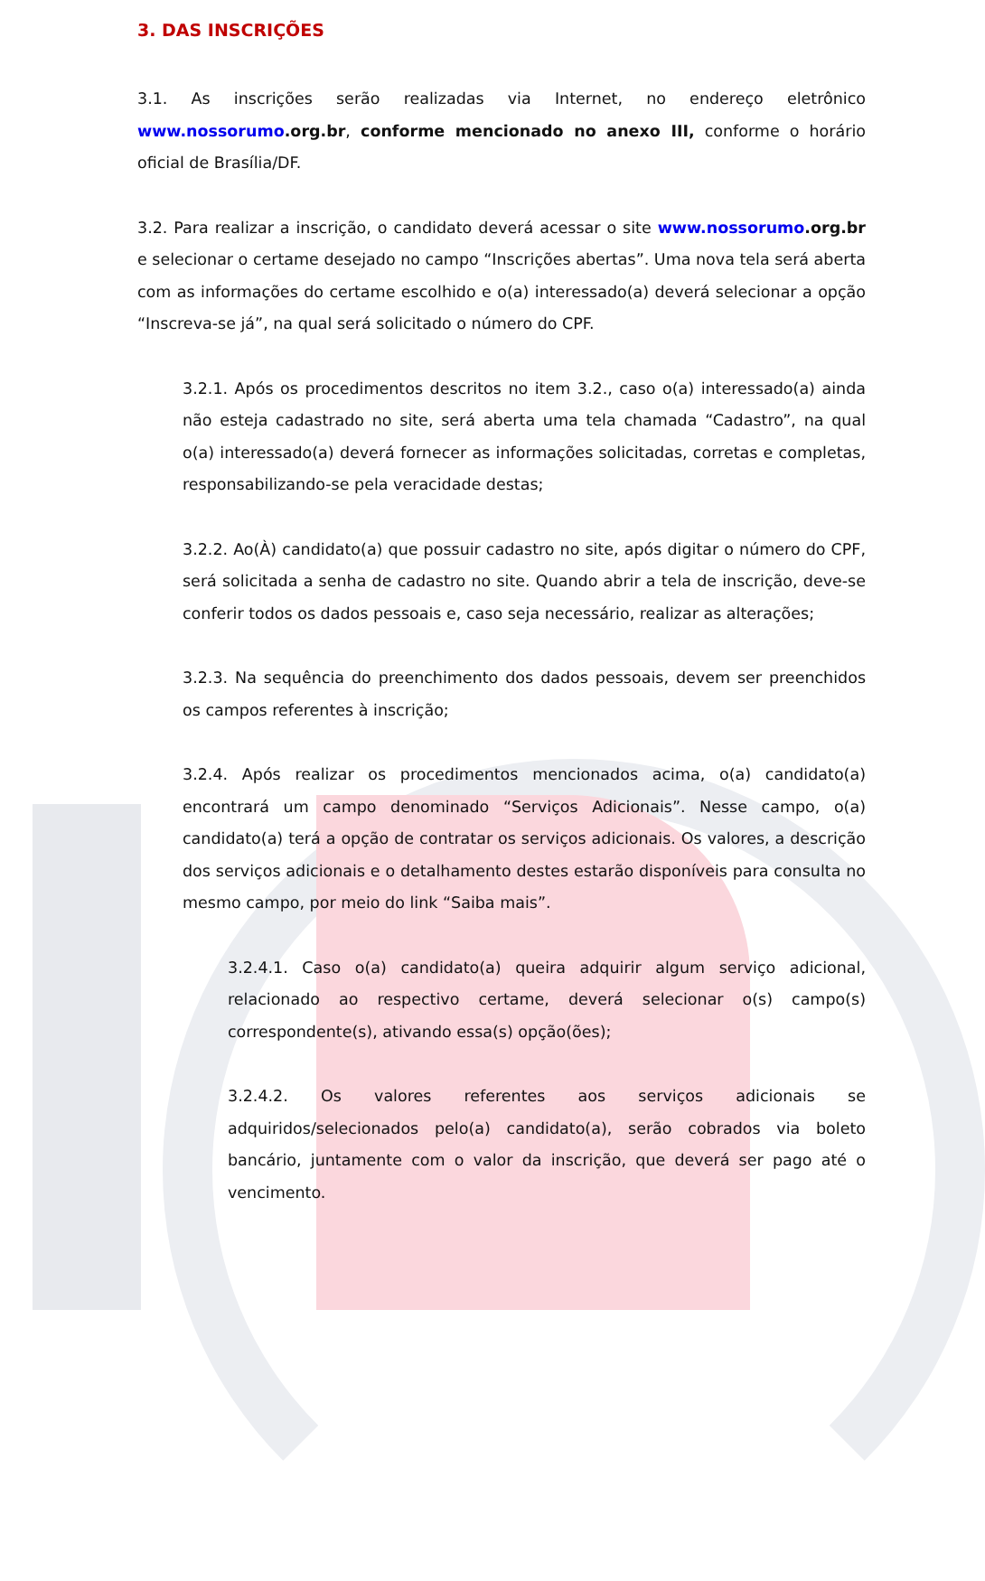3. DAS INSCRIÇÕES
3.1. As inscrições serão realizadas via Internet, no endereço eletrônico www.nossorumo.org.br, conforme mencionado no anexo III, conforme o horário oficial de Brasília/DF.
3.2. Para realizar a inscrição, o candidato deverá acessar o site www.nossorumo.org.br e selecionar o certame desejado no campo “Inscrições abertas”. Uma nova tela será aberta com as informações do certame escolhido e o(a) interessado(a) deverá selecionar a opção “Inscreva-se já”, na qual será solicitado o número do CPF.
3.2.1. Após os procedimentos descritos no item 3.2., caso o(a) interessado(a) ainda não esteja cadastrado no site, será aberta uma tela chamada “Cadastro”, na qual o(a) interessado(a) deverá fornecer as informações solicitadas, corretas e completas, responsabilizando-se pela veracidade destas;
3.2.2. Ao(À) candidato(a) que possuir cadastro no site, após digitar o número do CPF, será solicitada a senha de cadastro no site. Quando abrir a tela de inscrição, deve-se conferir todos os dados pessoais e, caso seja necessário, realizar as alterações;
3.2.3. Na sequência do preenchimento dos dados pessoais, devem ser preenchidos os campos referentes à inscrição;
3.2.4. Após realizar os procedimentos mencionados acima, o(a) candidato(a) encontrará um campo denominado “Serviços Adicionais”. Nesse campo, o(a) candidato(a) terá a opção de contratar os serviços adicionais. Os valores, a descrição dos serviços adicionais e o detalhamento destes estarão disponíveis para consulta no mesmo campo, por meio do link “Saiba mais”.
3.2.4.1. Caso o(a) candidato(a) queira adquirir algum serviço adicional, relacionado ao respectivo certame, deverá selecionar o(s) campo(s) correspondente(s), ativando essa(s) opção(ões);
3.2.4.2. Os valores referentes aos serviços adicionais se adquiridos/selecionados pelo(a) candidato(a), serão cobrados via boleto bancário, juntamente com o valor da inscrição, que deverá ser pago até o vencimento.